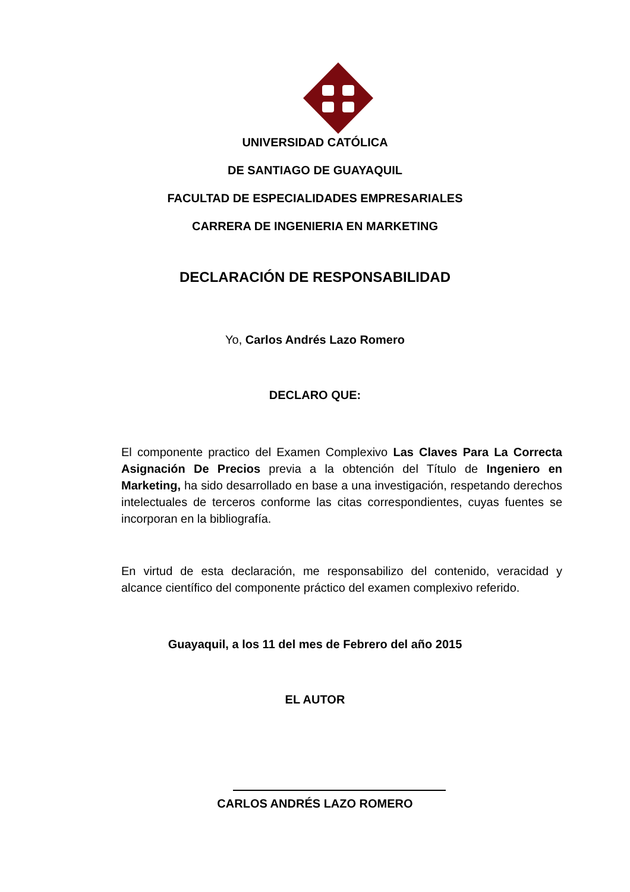UNIVERSIDAD CATÓLICA
DE SANTIAGO DE GUAYAQUIL
FACULTAD DE ESPECIALIDADES EMPRESARIALES
CARRERA DE INGENIERIA EN MARKETING
DECLARACIÓN DE RESPONSABILIDAD
Yo, Carlos Andrés Lazo Romero
DECLARO QUE:
El componente practico del Examen Complexivo Las Claves Para La Correcta Asignación De Precios previa a la obtención del Título de Ingeniero en Marketing, ha sido desarrollado en base a una investigación, respetando derechos intelectuales de terceros conforme las citas correspondientes, cuyas fuentes se incorporan en la bibliografía.
En virtud de esta declaración, me responsabilizo del contenido, veracidad y alcance científico del componente práctico del examen complexivo referido.
Guayaquil, a los 11 del mes de Febrero del año 2015
EL AUTOR
CARLOS ANDRÉS LAZO ROMERO